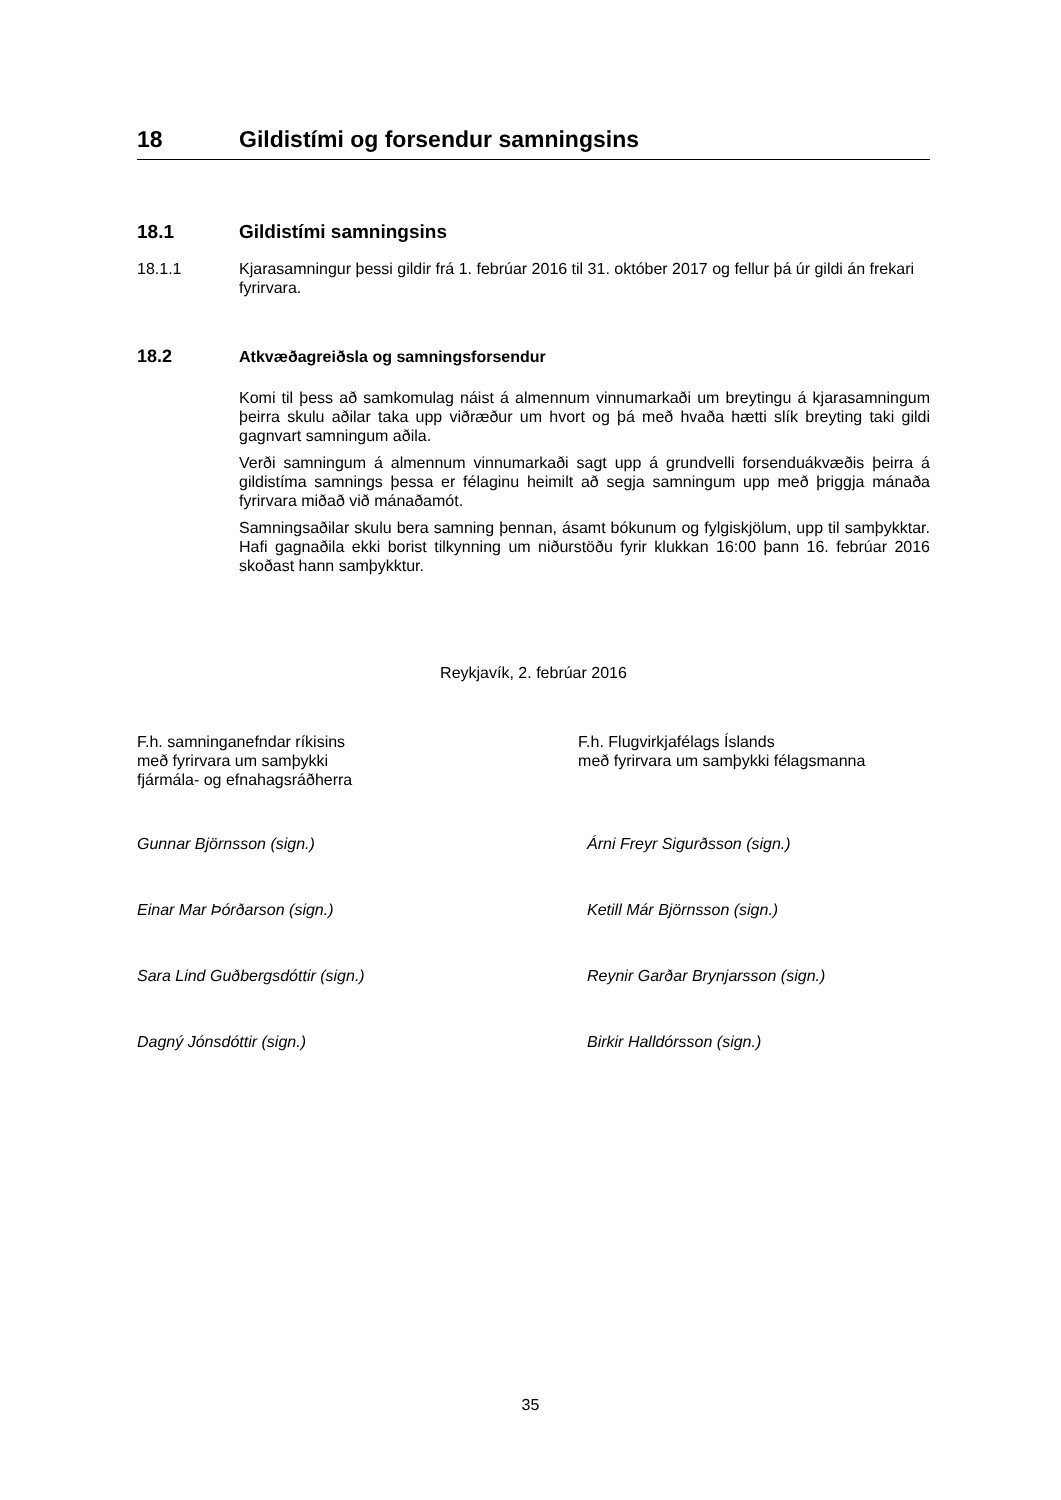18 Gildistími og forsendur samningsins
18.1 Gildistími samningsins
18.1.1 Kjarasamningur þessi gildir frá 1. febrúar 2016 til 31. október 2017 og fellur þá úr gildi án frekari fyrirvara.
18.2 Atkvæðagreiðsla og samningsforsendur
Komi til þess að samkomulag náist á almennum vinnumarkaði um breytingu á kjarasamningum þeirra skulu aðilar taka upp viðræður um hvort og þá með hvaða hætti slík breyting taki gildi gagnvart samningum aðila.
Verði samningum á almennum vinnumarkaði sagt upp á grundvelli forsenduákvæðis þeirra á gildistíma samnings þessa er félaginu heimilt að segja samningum upp með þriggja mánaða fyrirvara miðað við mánaðamót.
Samningsaðilar skulu bera samning þennan, ásamt bókunum og fylgiskjölum, upp til samþykktar. Hafi gagnaðila ekki borist tilkynning um niðurstöðu fyrir klukkan 16:00 þann 16. febrúar 2016 skoðast hann samþykktur.
Reykjavík, 2. febrúar 2016
F.h. samninganefndar ríkisins
með fyrirvara um samþykki
fjármála- og efnahagsráðherra
F.h. Flugvirkjafélags Íslands
með fyrirvara um samþykki félagsmanna
Gunnar Björnsson (sign.)
Árni Freyr Sigurðsson (sign.)
Einar Mar Þórðarson (sign.)
Ketill Már Björnsson (sign.)
Sara Lind Guðbergsdóttir (sign.)
Reynir Garðar Brynjarsson (sign.)
Dagný Jónsdóttir (sign.)
Birkir Halldórsson (sign.)
35